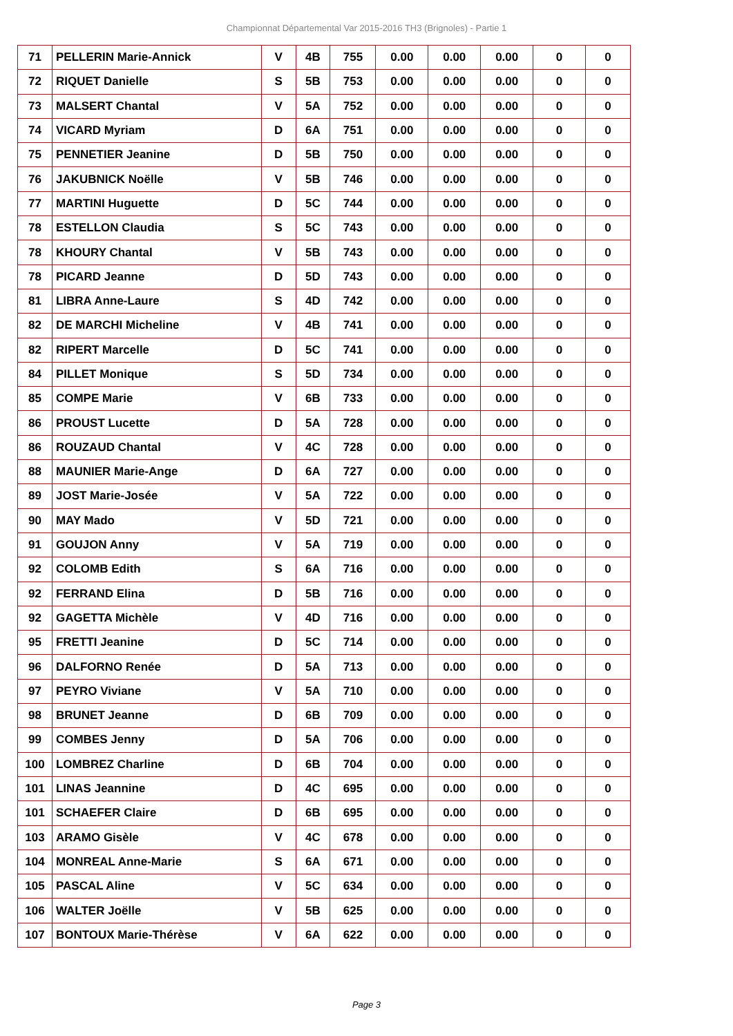Championnat Départemental Var 2015-2016 TH3 (Brignoles) - Partie 1
| 71 | PELLERIN Marie-Annick | V | 4B | 755 | 0.00 | 0.00 | 0.00 | 0 | 0 |
| 72 | RIQUET Danielle | S | 5B | 753 | 0.00 | 0.00 | 0.00 | 0 | 0 |
| 73 | MALSERT Chantal | V | 5A | 752 | 0.00 | 0.00 | 0.00 | 0 | 0 |
| 74 | VICARD Myriam | D | 6A | 751 | 0.00 | 0.00 | 0.00 | 0 | 0 |
| 75 | PENNETIER Jeanine | D | 5B | 750 | 0.00 | 0.00 | 0.00 | 0 | 0 |
| 76 | JAKUBNICK Noëlle | V | 5B | 746 | 0.00 | 0.00 | 0.00 | 0 | 0 |
| 77 | MARTINI Huguette | D | 5C | 744 | 0.00 | 0.00 | 0.00 | 0 | 0 |
| 78 | ESTELLON Claudia | S | 5C | 743 | 0.00 | 0.00 | 0.00 | 0 | 0 |
| 78 | KHOURY Chantal | V | 5B | 743 | 0.00 | 0.00 | 0.00 | 0 | 0 |
| 78 | PICARD Jeanne | D | 5D | 743 | 0.00 | 0.00 | 0.00 | 0 | 0 |
| 81 | LIBRA Anne-Laure | S | 4D | 742 | 0.00 | 0.00 | 0.00 | 0 | 0 |
| 82 | DE MARCHI Micheline | V | 4B | 741 | 0.00 | 0.00 | 0.00 | 0 | 0 |
| 82 | RIPERT Marcelle | D | 5C | 741 | 0.00 | 0.00 | 0.00 | 0 | 0 |
| 84 | PILLET Monique | S | 5D | 734 | 0.00 | 0.00 | 0.00 | 0 | 0 |
| 85 | COMPE Marie | V | 6B | 733 | 0.00 | 0.00 | 0.00 | 0 | 0 |
| 86 | PROUST Lucette | D | 5A | 728 | 0.00 | 0.00 | 0.00 | 0 | 0 |
| 86 | ROUZAUD Chantal | V | 4C | 728 | 0.00 | 0.00 | 0.00 | 0 | 0 |
| 88 | MAUNIER Marie-Ange | D | 6A | 727 | 0.00 | 0.00 | 0.00 | 0 | 0 |
| 89 | JOST Marie-Josée | V | 5A | 722 | 0.00 | 0.00 | 0.00 | 0 | 0 |
| 90 | MAY Mado | V | 5D | 721 | 0.00 | 0.00 | 0.00 | 0 | 0 |
| 91 | GOUJON Anny | V | 5A | 719 | 0.00 | 0.00 | 0.00 | 0 | 0 |
| 92 | COLOMB Edith | S | 6A | 716 | 0.00 | 0.00 | 0.00 | 0 | 0 |
| 92 | FERRAND Elina | D | 5B | 716 | 0.00 | 0.00 | 0.00 | 0 | 0 |
| 92 | GAGETTA Michèle | V | 4D | 716 | 0.00 | 0.00 | 0.00 | 0 | 0 |
| 95 | FRETTI Jeanine | D | 5C | 714 | 0.00 | 0.00 | 0.00 | 0 | 0 |
| 96 | DALFORNO Renée | D | 5A | 713 | 0.00 | 0.00 | 0.00 | 0 | 0 |
| 97 | PEYRO Viviane | V | 5A | 710 | 0.00 | 0.00 | 0.00 | 0 | 0 |
| 98 | BRUNET Jeanne | D | 6B | 709 | 0.00 | 0.00 | 0.00 | 0 | 0 |
| 99 | COMBES Jenny | D | 5A | 706 | 0.00 | 0.00 | 0.00 | 0 | 0 |
| 100 | LOMBREZ Charline | D | 6B | 704 | 0.00 | 0.00 | 0.00 | 0 | 0 |
| 101 | LINAS Jeannine | D | 4C | 695 | 0.00 | 0.00 | 0.00 | 0 | 0 |
| 101 | SCHAEFER Claire | D | 6B | 695 | 0.00 | 0.00 | 0.00 | 0 | 0 |
| 103 | ARAMO Gisèle | V | 4C | 678 | 0.00 | 0.00 | 0.00 | 0 | 0 |
| 104 | MONREAL Anne-Marie | S | 6A | 671 | 0.00 | 0.00 | 0.00 | 0 | 0 |
| 105 | PASCAL Aline | V | 5C | 634 | 0.00 | 0.00 | 0.00 | 0 | 0 |
| 106 | WALTER Joëlle | V | 5B | 625 | 0.00 | 0.00 | 0.00 | 0 | 0 |
| 107 | BONTOUX Marie-Thérèse | V | 6A | 622 | 0.00 | 0.00 | 0.00 | 0 | 0 |
Page 3